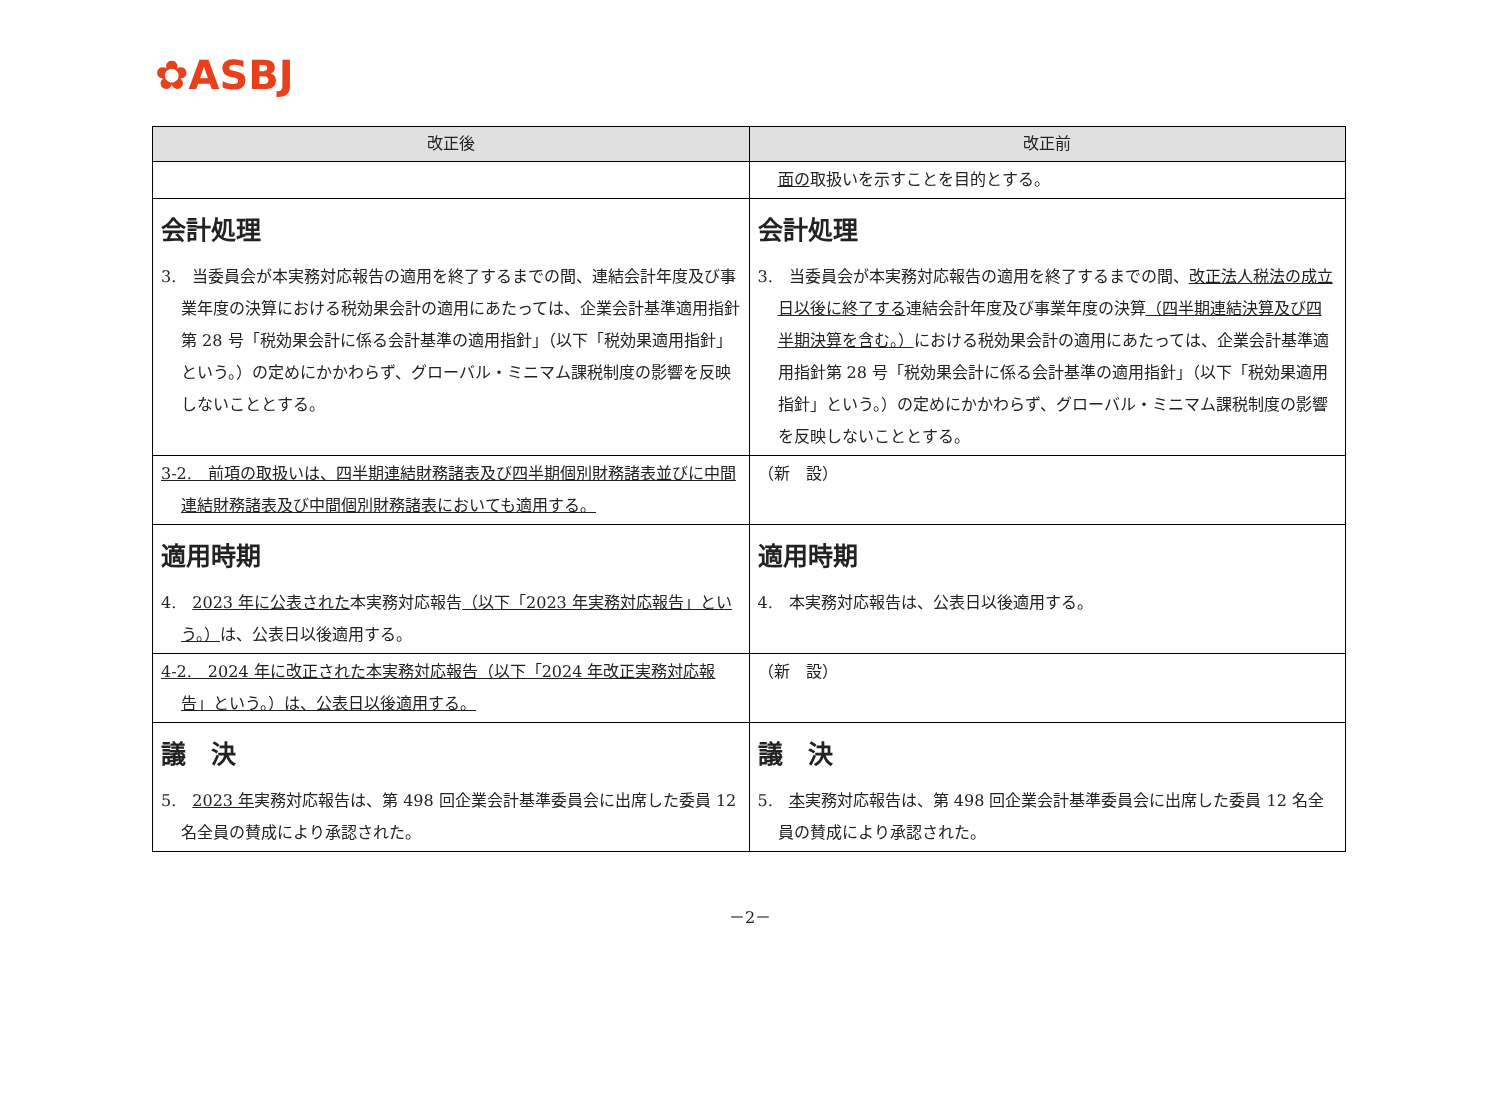✿ASBJ
| 改正後 | 改正前 |
| --- | --- |
| | 面の 取扱いを示すことを目的とする。 |
| 会計処理 3. 当委員会が本実務対応報告の適用を終了するまでの間、連結会計年度及び事業年度の決算における税効果会計の適用にあたっては、企業会計基準適用指針第 28 号「税効果会計に係る会計基準の適用指針」（以下「税効果適用指針」という。）の定めにかかわらず、グローバル・ミニマム課税制度の影響を反映しないこととする。 | 会計処理 3. 当委員会が本実務対応報告の適用を終了するまでの間、 改正法人税法の成立日以後に終了する 連結会計年度及び事業年度の決算 （四半期連結決算及び四半期決算を含む。） における税効果会計の適用にあたっては、企業会計基準適用指針第 28 号「税効果会計に係る会計基準の適用指針」（以下「税効果適用指針」という。）の定めにかかわらず、グローバル・ミニマム課税制度の影響を反映しないこととする。 |
| 3-2. 前項の取扱いは、四半期連結財務諸表及び四半期個別財務諸表並びに中間連結財務諸表及び中間個別財務諸表においても適用する。 | （新 設） |
| 適用時期 4. 2023 年に公表された 本実務対応報告 （以下「2023 年実務対応報告」という。） は、公表日以後適用する。 | 適用時期 4. 本実務対応報告は、公表日以後適用する。 |
| 4-2. 2024 年に改正された本実務対応報告（以下「2024 年改正実務対応報告」という。）は、公表日以後適用する。 | （新 設） |
| 議 決 5. 2023 年 実務対応報告は、第 498 回企業会計基準委員会に出席した委員 12 名全員の賛成により承認された。 | 議 決 5. 本 実務対応報告は、第 498 回企業会計基準委員会に出席した委員 12 名全員の賛成により承認された。 |
－2－